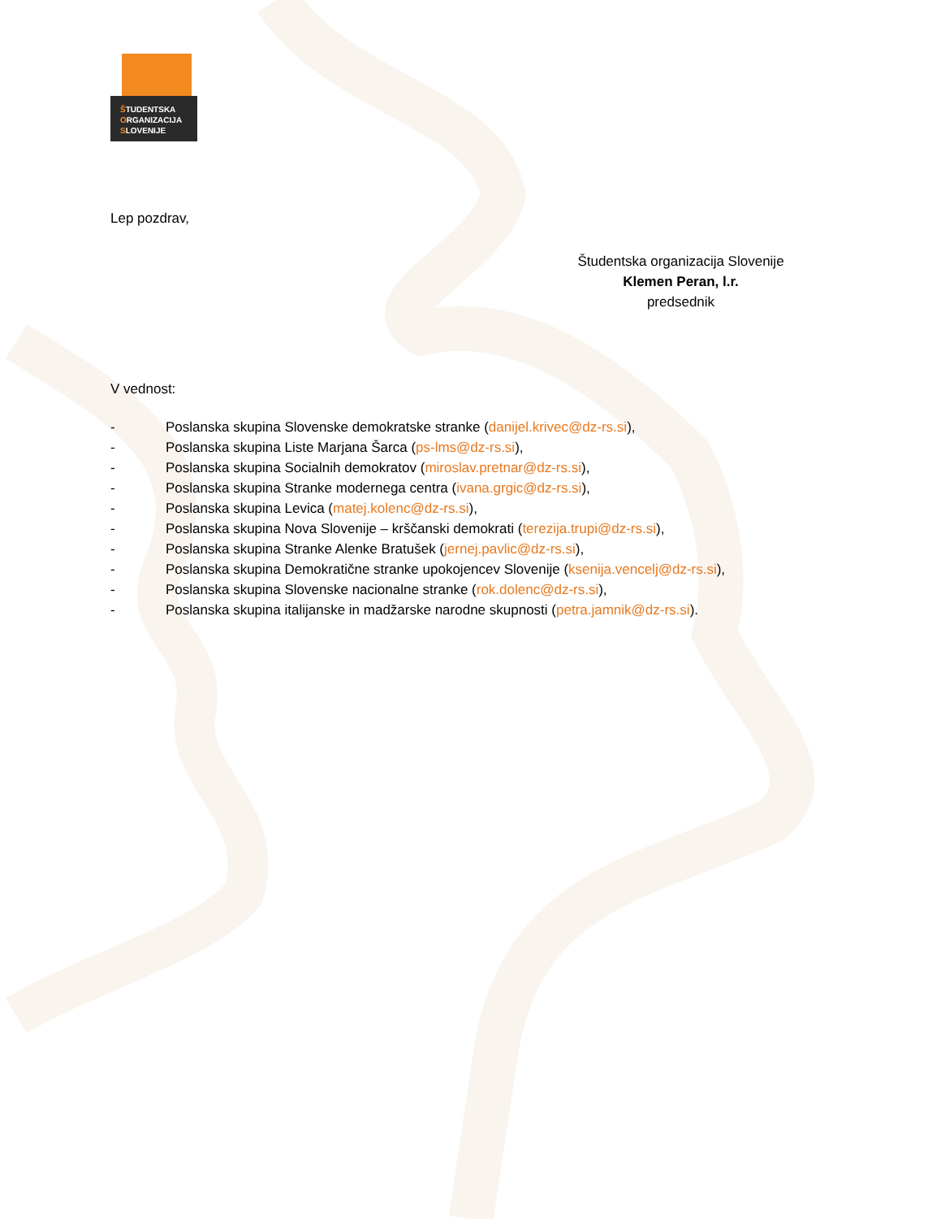ŠTUDENTSKA
ORGANIZACIJA
SLOVENIJE
Lep pozdrav,
Študentska organizacija Slovenije
Klemen Peran, l.r.
predsednik
V vednost:
- Poslanska skupina Slovenske demokratske stranke (danijel.krivec@dz-rs.si),
- Poslanska skupina Liste Marjana Šarca (ps-lms@dz-rs.si),
- Poslanska skupina Socialnih demokratov (miroslav.pretnar@dz-rs.si),
- Poslanska skupina Stranke modernega centra (ivana.grgic@dz-rs.si),
- Poslanska skupina Levica (matej.kolenc@dz-rs.si),
- Poslanska skupina Nova Slovenije – krščanski demokrati (terezija.trupi@dz-rs.si),
- Poslanska skupina Stranke Alenke Bratušek (jernej.pavlic@dz-rs.si),
- Poslanska skupina Demokratične stranke upokojencev Slovenije (ksenija.vencelj@dz-rs.si),
- Poslanska skupina Slovenske nacionalne stranke (rok.dolenc@dz-rs.si),
- Poslanska skupina italijanske in madžarske narodne skupnosti (petra.jamnik@dz-rs.si).